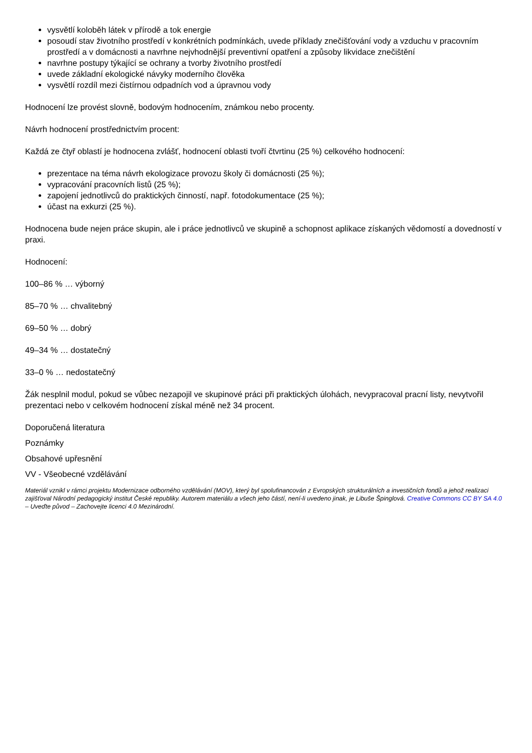vysvětlí koloběh látek v přírodě a tok energie
posoudí stav životního prostředí v konkrétních podmínkách, uvede příklady znečišťování vody a vzduchu v pracovním prostředí a v domácnosti a navrhne nejvhodnější preventivní opatření a způsoby likvidace znečištění
navrhne postupy týkající se ochrany a tvorby životního prostředí
uvede základní ekologické návyky moderního člověka
vysvětlí rozdíl mezi čistírnou odpadních vod a úpravnou vody
Hodnocení lze provést slovně, bodovým hodnocením, známkou nebo procenty.
Návrh hodnocení prostřednictvím procent:
Každá ze čtyř oblastí je hodnocena zvlášť, hodnocení oblasti tvoří čtvrtinu (25 %) celkového hodnocení:
prezentace na téma návrh ekologizace provozu školy či domácnosti (25 %);
vypracování pracovních listů (25 %);
zapojení jednotlivců do praktických činností, např. fotodokumentace (25 %);
účast na exkurzi (25 %).
Hodnocena bude nejen práce skupin, ale i práce jednotlivců ve skupině a schopnost aplikace získaných vědomostí a dovedností v praxi.
Hodnocení:
100–86 % … výborný
85–70 % … chvalitebný
69–50 % … dobrý
49–34 % … dostatečný
33–0 % … nedostatečný
Žák nesplnil modul, pokud se vůbec nezapojil ve skupinové práci při praktických úlohách, nevypracoval pracní listy, nevytvořil prezentaci nebo v celkovém hodnocení získal méně než 34 procent.
Doporučená literatura
Poznámky
Obsahové upřesnění
VV - Všeobecné vzdělávání
Materiál vznikl v rámci projektu Modernizace odborného vzdělávání (MOV), který byl spolufinancován z Evropských strukturálních a investičních fondů a jehož realizaci zajišťoval Národní pedagogický institut České republiky. Autorem materiálu a všech jeho částí, není-li uvedeno jinak, je Libuše Špinglová. Creative Commons CC BY SA 4.0 – Uveďte původ – Zachovejte licenci 4.0 Mezinárodní.